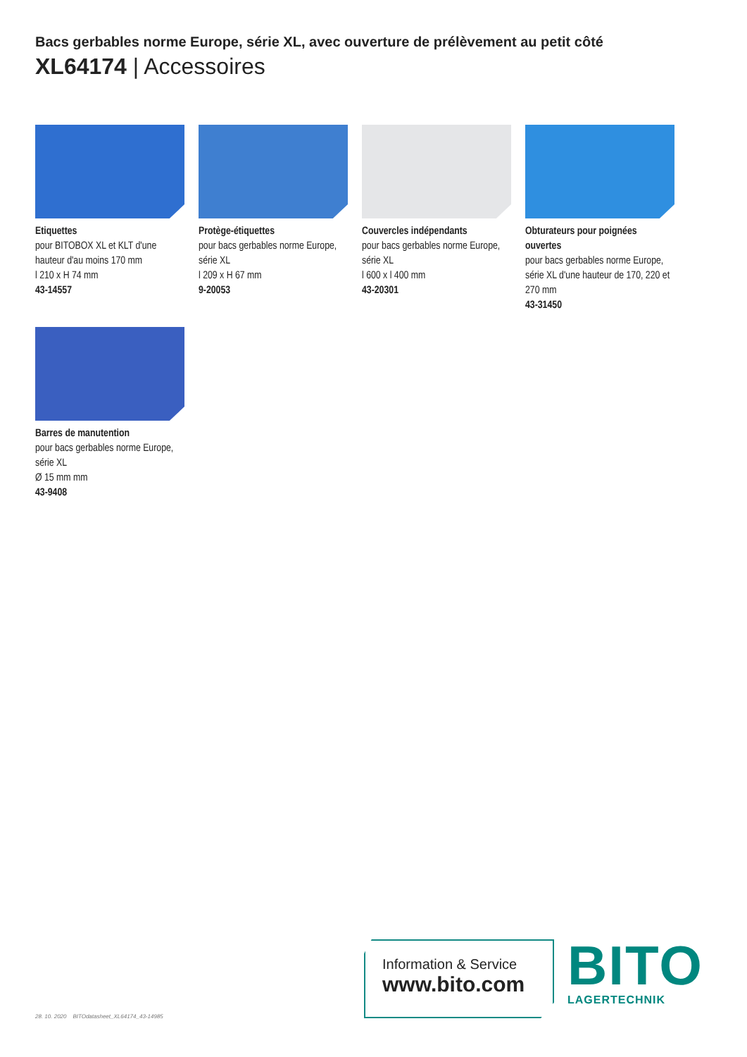Bacs gerbables norme Europe, série XL, avec ouverture de prélèvement au petit côté
XL64174 | Accessoires
Etiquettes
pour BITOBOX XL et KLT d'une hauteur d'au moins 170 mm
l 210 x H 74 mm
43-14557
Protège-étiquettes
pour bacs gerbables norme Europe, série XL
l 209 x H 67 mm
9-20053
Couvercles indépendants
pour bacs gerbables norme Europe, série XL
l 600 x l 400 mm
43-20301
Obturateurs pour poignées ouvertes
pour bacs gerbables norme Europe, série XL d'une hauteur de 170, 220 et 270 mm
43-31450
Barres de manutention
pour bacs gerbables norme Europe, série XL
Ø 15 mm mm
43-9408
28. 10. 2020 BITOdatasheet_XL64174_43-14985
Information & Service
www.bito.com
BITO
LAGERTECHNIK